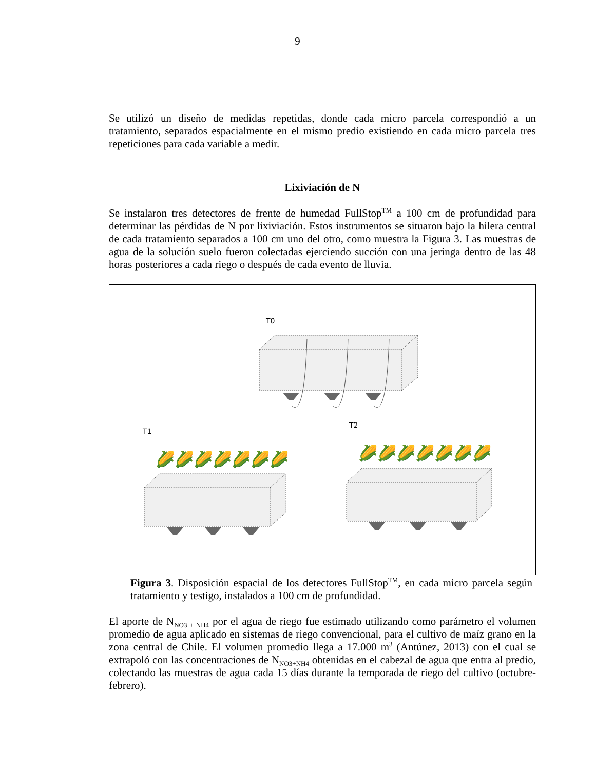9
Se utilizó un diseño de medidas repetidas, donde cada micro parcela correspondió a un tratamiento, separados espacialmente en el mismo predio existiendo en cada micro parcela tres repeticiones para cada variable a medir.
Lixiviación de N
Se instalaron tres detectores de frente de humedad FullStop<sup>TM</sup> a 100 cm de profundidad para determinar las pérdidas de N por lixiviación. Estos instrumentos se situaron bajo la hilera central de cada tratamiento separados a 100 cm uno del otro, como muestra la Figura 3. Las muestras de agua de la solución suelo fueron colectadas ejerciendo succión con una jeringa dentro de las 48 horas posteriores a cada riego o después de cada evento de lluvia.
T0
T1
T2
🌽🌽🌽🌽🌽🌽🌽
🌽🌽🌽🌽🌽🌽🌽
Figura 3. Disposición espacial de los detectores FullStop<sup>TM</sup>, en cada micro parcela según tratamiento y testigo, instalados a 100 cm de profundidad.
El aporte de N<sub>NO3 + NH4</sub> por el agua de riego fue estimado utilizando como parámetro el volumen promedio de agua aplicado en sistemas de riego convencional, para el cultivo de maíz grano en la zona central de Chile. El volumen promedio llega a 17.000 m<sup>3</sup> (Antúnez, 2013) con el cual se extrapoló con las concentraciones de N<sub>NO3+NH4</sub> obtenidas en el cabezal de agua que entra al predio, colectando las muestras de agua cada 15 días durante la temporada de riego del cultivo (octubre-febrero).